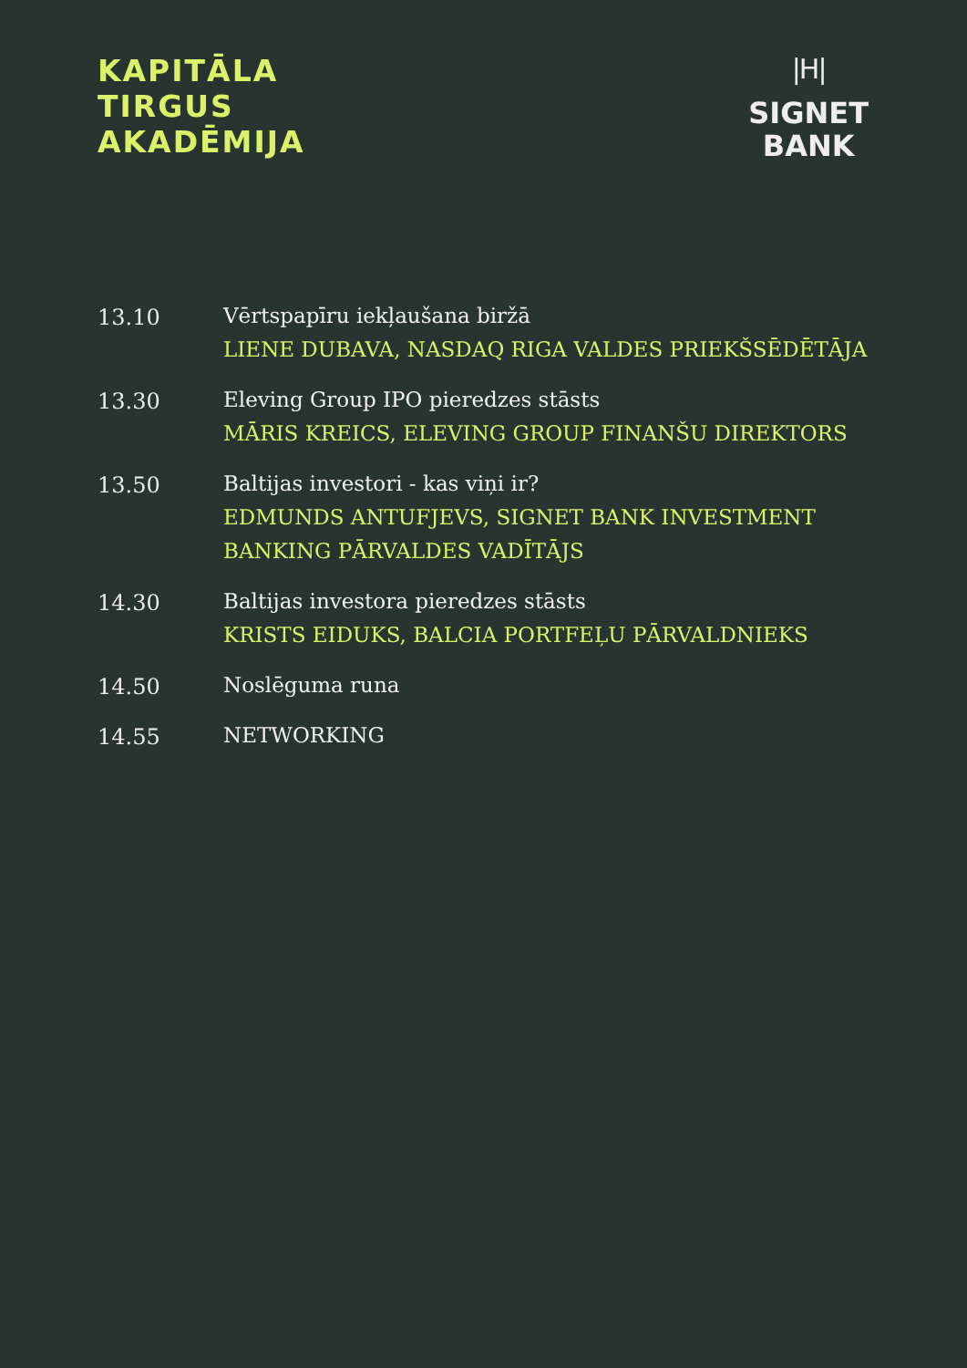KAPITĀLA
TIRGUS
AKADĒMIJA
|H|
SIGNET
BANK
13.10
Vērtspapīru iekļaušana biržā
LIENE DUBAVA, NASDAQ RIGA VALDES PRIEKŠSĒDĒTĀJA
13.30
Eleving Group IPO pieredzes stāsts
MĀRIS KREICS, ELEVING GROUP FINANŠU DIREKTORS
13.50
Baltijas investori - kas viņi ir?
EDMUNDS ANTUFJEVS, SIGNET BANK INVESTMENT
BANKING PĀRVALDES VADĪTĀJS
14.30
Baltijas investora pieredzes stāsts
KRISTS EIDUKS, BALCIA PORTFEĻU PĀRVALDNIEKS
14.50
Noslēguma runa
14.55
NETWORKING